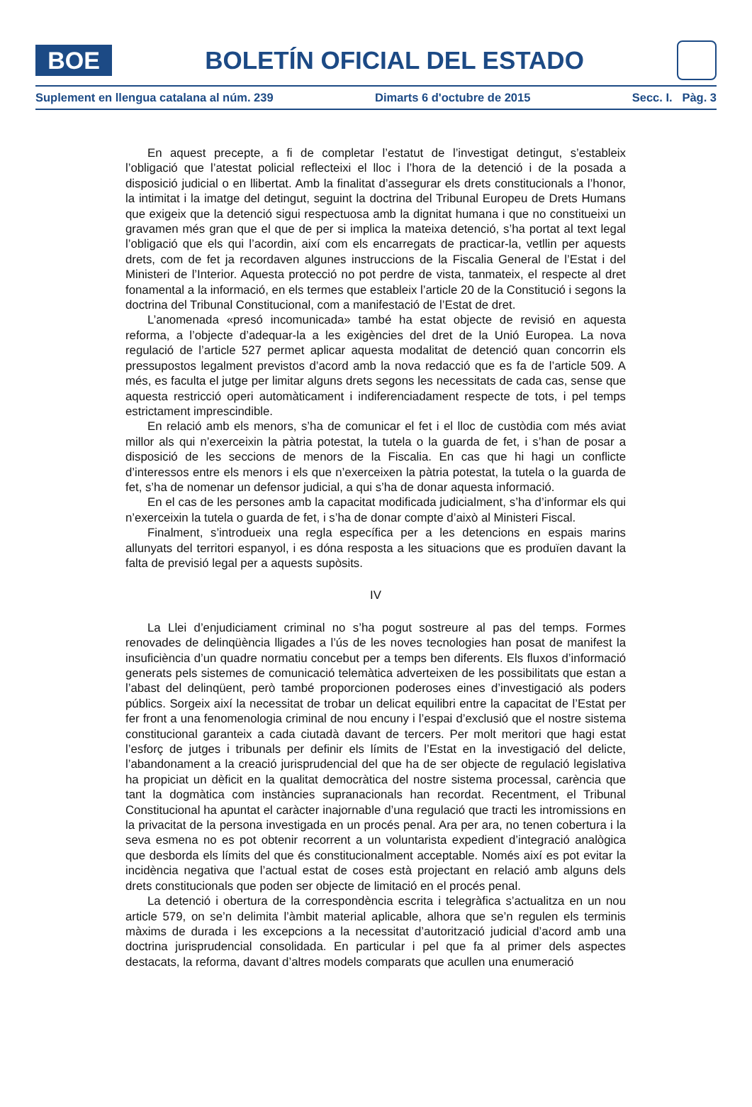BOE
BOLETÍN OFICIAL DEL ESTADO
Suplement en llengua catalana al núm. 239 Dimarts 6 d'octubre de 2015 Secc. I. Pàg. 3
En aquest precepte, a fi de completar l’estatut de l’investigat detingut, s’estableix l’obligació que l’atestat policial reflecteixi el lloc i l’hora de la detenció i de la posada a disposició judicial o en llibertat. Amb la finalitat d’assegurar els drets constitucionals a l’honor, la intimitat i la imatge del detingut, seguint la doctrina del Tribunal Europeu de Drets Humans que exigeix que la detenció sigui respectuosa amb la dignitat humana i que no constitueixi un gravamen més gran que el que de per si implica la mateixa detenció, s’ha portat al text legal l’obligació que els qui l’acordin, així com els encarregats de practicar-la, vetllin per aquests drets, com de fet ja recordaven algunes instruccions de la Fiscalia General de l’Estat i del Ministeri de l’Interior. Aquesta protecció no pot perdre de vista, tanmateix, el respecte al dret fonamental a la informació, en els termes que estableix l’article 20 de la Constitució i segons la doctrina del Tribunal Constitucional, com a manifestació de l’Estat de dret.
L’anomenada «presó incomunicada» també ha estat objecte de revisió en aquesta reforma, a l’objecte d’adequar-la a les exigències del dret de la Unió Europea. La nova regulació de l’article 527 permet aplicar aquesta modalitat de detenció quan concorrin els pressupostos legalment previstos d’acord amb la nova redacció que es fa de l’article 509. A més, es faculta el jutge per limitar alguns drets segons les necessitats de cada cas, sense que aquesta restricció operi automàticament i indiferenciadament respecte de tots, i pel temps estrictament imprescindible.
En relació amb els menors, s’ha de comunicar el fet i el lloc de custòdia com més aviat millor als qui n’exerceixin la pàtria potestat, la tutela o la guarda de fet, i s’han de posar a disposició de les seccions de menors de la Fiscalia. En cas que hi hagi un conflicte d’interessos entre els menors i els que n’exerceixen la pàtria potestat, la tutela o la guarda de fet, s’ha de nomenar un defensor judicial, a qui s’ha de donar aquesta informació.
En el cas de les persones amb la capacitat modificada judicialment, s’ha d’informar els qui n’exerceixin la tutela o guarda de fet, i s’ha de donar compte d’això al Ministeri Fiscal.
Finalment, s’introdueix una regla específica per a les detencions en espais marins allunyats del territori espanyol, i es dóna resposta a les situacions que es produïen davant la falta de previsió legal per a aquests supòsits.
IV
La Llei d’enjudiciament criminal no s’ha pogut sostreure al pas del temps. Formes renovades de delinqüència lligades a l’ús de les noves tecnologies han posat de manifest la insuficiència d’un quadre normatiu concebut per a temps ben diferents. Els fluxos d’informació generats pels sistemes de comunicació telemàtica adverteixen de les possibilitats que estan a l’abast del delinqüent, però també proporcionen poderoses eines d’investigació als poders públics. Sorgeix així la necessitat de trobar un delicat equilibri entre la capacitat de l’Estat per fer front a una fenomenologia criminal de nou encuny i l’espai d’exclusió que el nostre sistema constitucional garanteix a cada ciutadà davant de tercers. Per molt meritori que hagi estat l’esforç de jutges i tribunals per definir els límits de l’Estat en la investigació del delicte, l’abandonament a la creació jurisprudencial del que ha de ser objecte de regulació legislativa ha propiciat un dèficit en la qualitat democràtica del nostre sistema processal, carència que tant la dogmàtica com instàncies supranacionals han recordat. Recentment, el Tribunal Constitucional ha apuntat el caràcter inajornable d’una regulació que tracti les intromissions en la privacitat de la persona investigada en un procés penal. Ara per ara, no tenen cobertura i la seva esmena no es pot obtenir recorrent a un voluntarista expedient d’integració analògica que desborda els límits del que és constitucionalment acceptable. Només així es pot evitar la incidència negativa que l’actual estat de coses està projectant en relació amb alguns dels drets constitucionals que poden ser objecte de limitació en el procés penal.
La detenció i obertura de la correspondència escrita i telegràfica s’actualitza en un nou article 579, on se’n delimita l’àmbit material aplicable, alhora que se’n regulen els terminis màxims de durada i les excepcions a la necessitat d’autorització judicial d’acord amb una doctrina jurisprudencial consolidada. En particular i pel que fa al primer dels aspectes destacats, la reforma, davant d’altres models comparats que acullen una enumeració